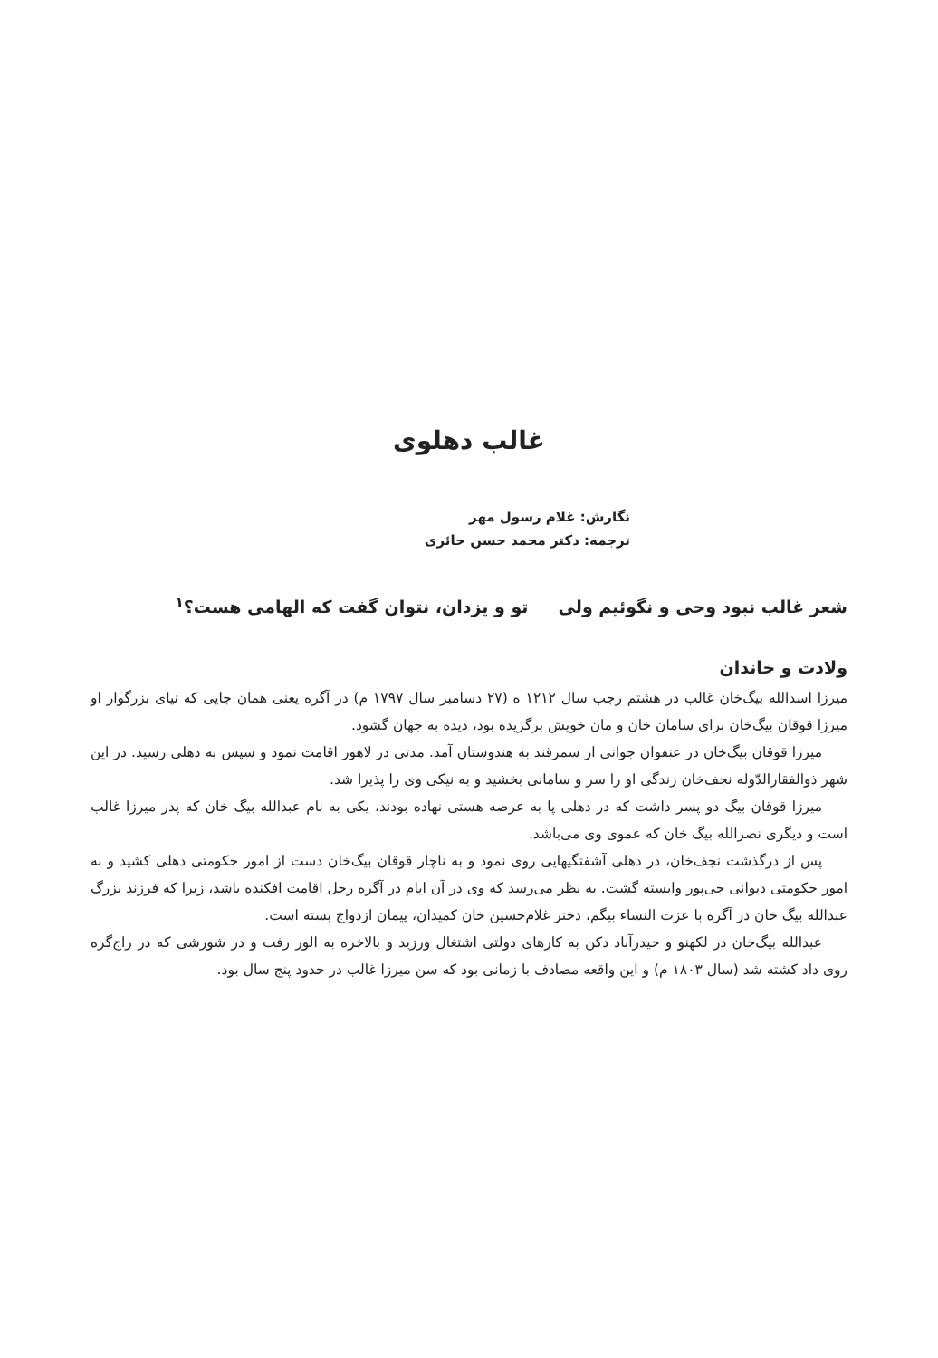غالب دهلوی
نگارش: غلام رسول مهر
ترجمه: دکتر محمد حسن حائری
شعر غالب نبود وحی و نگوئیم ولی تو و یزدان، نتوان گفت که الهامی هست؟<sup>۱</sup>
ولادت و خاندان
میرزا اسدالله بیگ‌خان غالب در هشتم رجب سال ۱۲۱۲ ه (۲۷ دسامبر سال ۱۷۹۷ م) در آگره یعنی همان جایی که نیای بزرگوار او میرزا قوقان بیگ‌خان برای سامان خان و مان خویش برگزیده بود، دیده به جهان گشود.
میرزا قوقان بیگ‌خان در عنفوان جوانی از سمرقند به هندوستان آمد. مدتی در لاهور اقامت نمود و سپس به دهلی رسید. در این شهر ذوالفقارالدّوله نجف‌خان زندگی او را سر و سامانی بخشید و به نیکی وی را پذیرا شد.
میرزا قوقان بیگ دو پسر داشت که در دهلی پا به عرصه هستی نهاده بودند، یکی به نام عبدالله بیگ خان که پدر میرزا غالب است و دیگری نصرالله بیگ خان که عموی وی می‌باشد.
پس از درگذشت نجف‌خان، در دهلی آشفتگیهایی روی نمود و به ناچار قوقان بیگ‌خان دست از امور حکومتی دهلی کشید و به امور حکومتی دیوانی جی‌پور وابسته گشت. به نظر می‌رسد که وی در آن ایام در آگره رحل اقامت افکنده باشد، زیرا که فرزند بزرگ عبدالله بیگ خان در آگره با عزت النساء بیگم، دختر غلام‌حسین خان کمیدان، پیمان ازدواج بسته است.
عبدالله بیگ‌خان در لکهنو و حیدرآباد دکن به کارهای دولتی اشتغال ورزید و بالاخره به الور رفت و در شورشی که در راج‌گره روی داد کشته شد (سال ۱۸۰۳ م) و این واقعه مصادف با زمانی بود که سن میرزا غالب در حدود پنج سال بود.